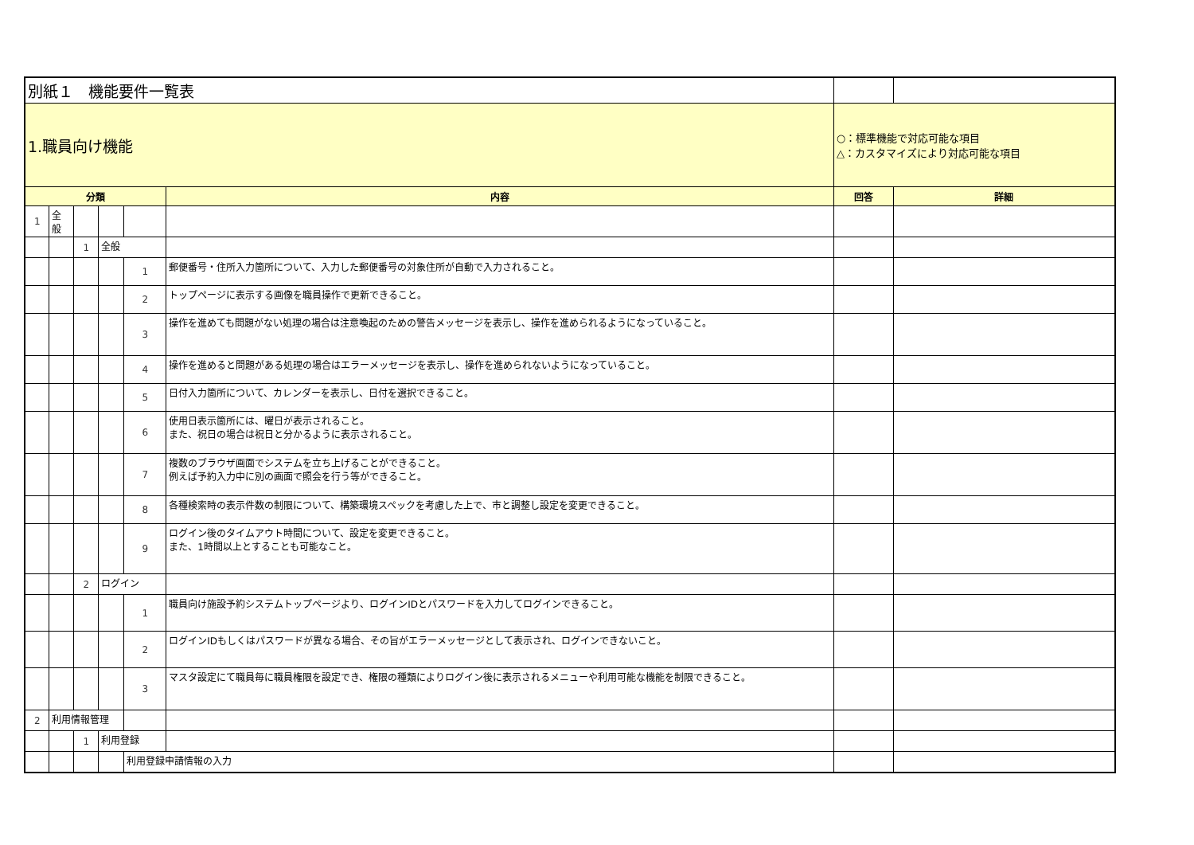| 別紙１ 機能要件一覧表 | | | | | | | |
| 1.職員向け機能 | | | | | | ○：標準機能で対応可能な項目 △：カスタマイズにより対応可能な項目 | |
| 分類 | | | | | 内容 | 回答 | 詳細 |
| 1 | 全般 | | | | | | |
| | | 1 | 全般 | | | | |
| | | | | 1 | 郵便番号・住所入力箇所について、入力した郵便番号の対象住所が自動で入力されること。 | | |
| | | | | 2 | トップページに表示する画像を職員操作で更新できること。 | | |
| | | | | 3 | 操作を進めても問題がない処理の場合は注意喚起のための警告メッセージを表示し、操作を進められるようになっていること。 | | |
| | | | | 4 | 操作を進めると問題がある処理の場合はエラーメッセージを表示し、操作を進められないようになっていること。 | | |
| | | | | 5 | 日付入力箇所について、カレンダーを表示し、日付を選択できること。 | | |
| | | | | 6 | 使用日表示箇所には、曜日が表示されること。 また、祝日の場合は祝日と分かるように表示されること。 | | |
| | | | | 7 | 複数のブラウザ画面でシステムを立ち上げることができること。 例えば予約入力中に別の画面で照会を行う等ができること。 | | |
| | | | | 8 | 各種検索時の表示件数の制限について、構築環境スペックを考慮した上で、市と調整し設定を変更できること。 | | |
| | | | | 9 | ログイン後のタイムアウト時間について、設定を変更できること。 また、1時間以上とすることも可能なこと。 | | |
| | | 2 | ログイン | | | | |
| | | | | 1 | 職員向け施設予約システムトップページより、ログインIDとパスワードを入力してログインできること。 | | |
| | | | | 2 | ログインIDもしくはパスワードが異なる場合、その旨がエラーメッセージとして表示され、ログインできないこと。 | | |
| | | | | 3 | マスタ設定にて職員毎に職員権限を設定でき、権限の種類によりログイン後に表示されるメニューや利用可能な機能を制限できること。 | | |
| 2 | 利用情報管理 | | | | | | |
| | | 1 | 利用登録 | | | | |
| | | | | 利用登録申請情報の入力 | | | |